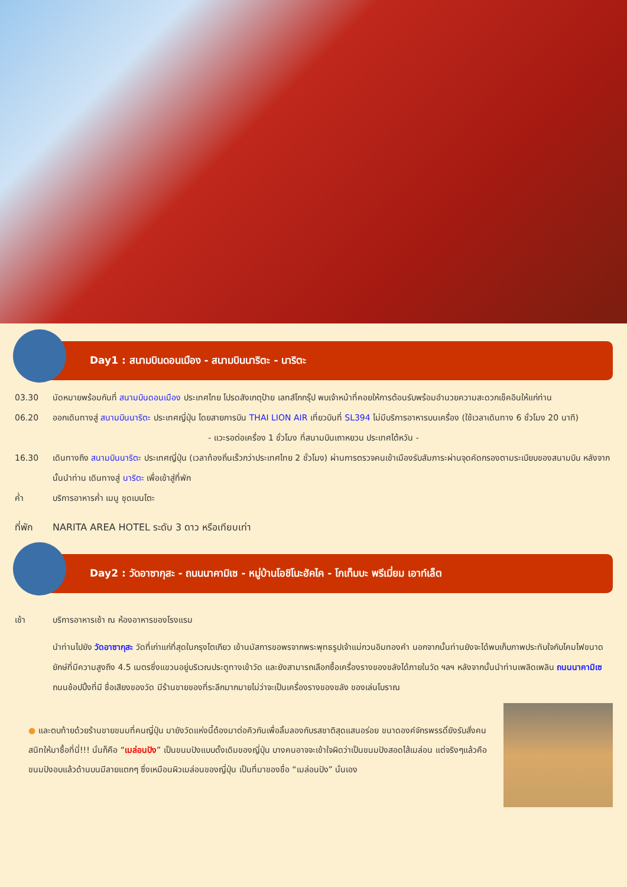Day1 : สนามบินดอนเมือง - สนามบินนาริตะ - นาริตะ
03.30 นัดหมายพร้อมกันที่ สนามบินดอนเมือง ประเทศไทย โปรดสังเกตุป้าย เลทส์โกกรุ๊ป พบเจ้าหน้าที่คอยให้การต้อนรับพร้อมอำนวยความสะดวกเช็คอินให้แก่ท่าน
06.20 ออกเดินทางสู่ สนามบินนาริตะ ประเทศญี่ปุ่น โดยสายการบิน THAI LION AIR เที่ยวบินที่ SL394 ไม่มีบริการอาหารบนเครื่อง (ใช้เวลาเดินทาง 6 ชั่วโมง 20 นาที)
- แวะรอต่อเครื่อง 1 ชั่วโมง ที่สนามบินเถาหยวน ประเทศไต้หวัน -
16.30 เดินทางถึง สนามบินนาริตะ ประเทศญี่ปุ่น (เวลาท้องถิ่นเร็วกว่าประเทศไทย 2 ชั่วโมง) ผ่านการตรวจคนเข้าเมืองรับสัมภาระผ่านจุดคัดกรองตามระเบียบของสนามบิน หลังจากนั้นนำท่าน เดินทางสู่ นาริตะ เพื่อเข้าสู่ที่พัก
ค่ำ บริการอาหารค่ำ เมนู ชุดเบนโตะ
ที่พัก NARITA AREA HOTEL ระดับ 3 ดาว หรือเทียบเท่า
Day2 : วัดอาซากุสะ - ถนนนาคามิเซ - หมู่บ้านโอชิโนะฮัคไค - โกเท็มบะ พรีเมี่ยม เอาท์เล็ต
เช้า บริการอาหารเช้า ณ ห้องอาหารของโรงแรม
นำท่านไปยัง วัดอาซากุสะ วัดที่เก่าแก่ที่สุดในกรุงโตเกียว เข้านมัสการขอพรจากพระพุทธรูปเจ้าแม่กวนอิมทองคำ นอกจากนั้นท่านยังจะได้พบเก็บภาพประทับใจกับโคมไฟขนาดยักษ์ที่มีความสูงถึง 4.5 เมตรซึ่งแขวนอยู่บริเวณประตูทางเข้าวัด และยังสามารถเลือกซื้อเครื่องรางของขลังได้ภายในวัด ฯลฯ หลังจากนั้นนำท่านเพลิดเพลิน ถนนนาคามิเซ ถนนช้อปปิ้งที่มี ชื่อเสียงของวัด มีร้านขายของที่ระลึกมากมายไม่ว่าจะเป็นเครื่องรางของขลัง ของเล่นโบราณ
● และตบท้ายด้วยร้านขายขนมที่คนญี่ปุ่น มายังวัดแห่งนี้ต้องมาต่อคิวกันเพื่อลิ้มลองกับรสชาติสุดแสนอร่อย ขนาดองค์จักรพรรดิ์ยังรับสั่งคนสนิทให้มาซื้อที่นี่!!! นั่นก็คือ “เมล่อนปัง” เป็นขนมปังแบบดั้งเดิมของญี่ปุ่น บางคนอาจจะเข้าใจผิดว่าเป็นขนมปังสอดไส้เมล่อน แต่จริงๆแล้วคือขนมปังอบแล้วด้านบนมีลายแตกๆ ซึ่งเหมือนผิวเมล่อนของญี่ปุ่น เป็นที่มาของชื่อ “เมล่อนปัง” นั่นเอง